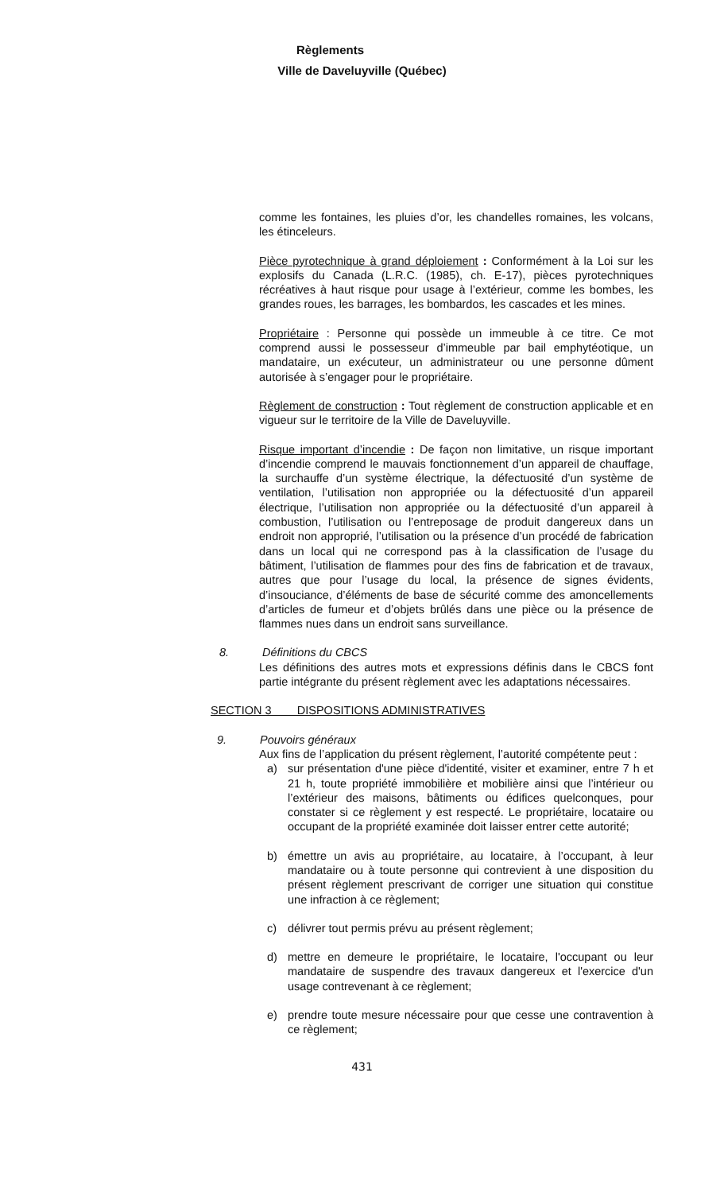Règlements
Ville de Daveluyville (Québec)
comme les fontaines, les pluies d’or, les chandelles romaines, les volcans, les étinceleurs.
Pièce pyrotechnique à grand déploiement : Conformément à la Loi sur les explosifs du Canada (L.R.C. (1985), ch. E-17), pièces pyrotechniques récréatives à haut risque pour usage à l’extérieur, comme les bombes, les grandes roues, les barrages, les bombardos, les cascades et les mines.
Propriétaire : Personne qui possède un immeuble à ce titre. Ce mot comprend aussi le possesseur d’immeuble par bail emphytéotique, un mandataire, un exécuteur, un administrateur ou une personne dûment autorisée à s’engager pour le propriétaire.
Règlement de construction : Tout règlement de construction applicable et en vigueur sur le territoire de la Ville de Daveluyville.
Risque important d’incendie : De façon non limitative, un risque important d’incendie comprend le mauvais fonctionnement d’un appareil de chauffage, la surchauffe d’un système électrique, la défectuosité d’un système de ventilation, l’utilisation non appropriée ou la défectuosité d’un appareil électrique, l’utilisation non appropriée ou la défectuosité d’un appareil à combustion, l’utilisation ou l’entreposage de produit dangereux dans un endroit non approprié, l’utilisation ou la présence d’un procédé de fabrication dans un local qui ne correspond pas à la classification de l’usage du bâtiment, l’utilisation de flammes pour des fins de fabrication et de travaux, autres que pour l’usage du local, la présence de signes évidents, d’insouciance, d’éléments de base de sécurité comme des amoncellements d’articles de fumeur et d’objets brûlés dans une pièce ou la présence de flammes nues dans un endroit sans surveillance.
8. Définitions du CBCS
Les définitions des autres mots et expressions définis dans le CBCS font partie intégrante du présent règlement avec les adaptations nécessaires.
SECTION 3 DISPOSITIONS ADMINISTRATIVES
9. Pouvoirs généraux
Aux fins de l’application du présent règlement, l’autorité compétente peut :
a) sur présentation d'une pièce d'identité, visiter et examiner, entre 7 h et 21 h, toute propriété immobilière et mobilière ainsi que l’intérieur ou l’extérieur des maisons, bâtiments ou édifices quelconques, pour constater si ce règlement y est respecté. Le propriétaire, locataire ou occupant de la propriété examinée doit laisser entrer cette autorité;
b) émettre un avis au propriétaire, au locataire, à l’occupant, à leur mandataire ou à toute personne qui contrevient à une disposition du présent règlement prescrivant de corriger une situation qui constitue une infraction à ce règlement;
c) délivrer tout permis prévu au présent règlement;
d) mettre en demeure le propriétaire, le locataire, l'occupant ou leur mandataire de suspendre des travaux dangereux et l'exercice d'un usage contrevenant à ce règlement;
e) prendre toute mesure nécessaire pour que cesse une contravention à ce règlement;
431